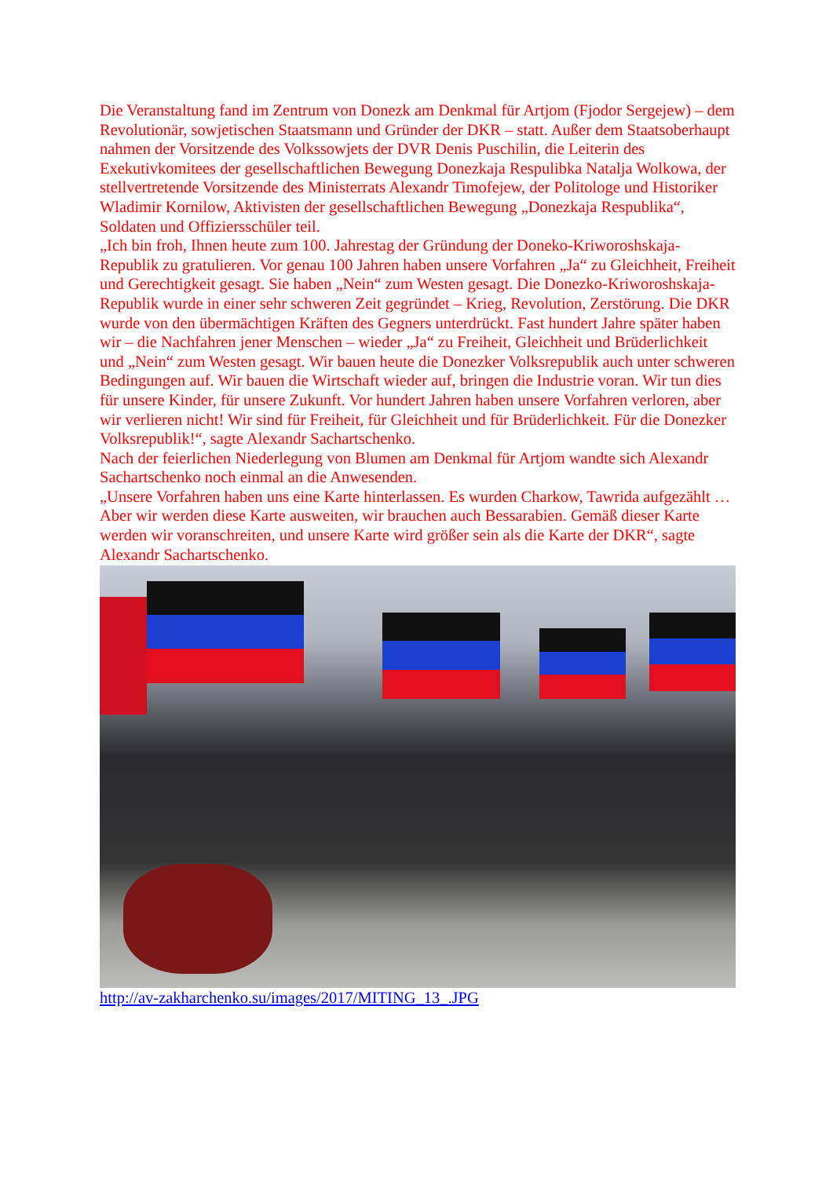Die Veranstaltung fand im Zentrum von Donezk am Denkmal für Artjom (Fjodor Sergejew) – dem Revolutionär, sowjetischen Staatsmann und Gründer der DKR – statt. Außer dem Staatsoberhaupt nahmen der Vorsitzende des Volkssowjets der DVR Denis Puschilin, die Leiterin des Exekutivkomitees der gesellschaftlichen Bewegung Donezkaja Respulibka Natalja Wolkowa, der stellvertretende Vorsitzende des Ministerrats Alexandr Timofejew, der Politologe und Historiker Wladimir Kornilow, Aktivisten der gesellschaftlichen Bewegung „Donezkaja Respublika“, Soldaten und Offiziersschüler teil.
„Ich bin froh, Ihnen heute zum 100. Jahrestag der Gründung der Doneko-Kriworoshskaja-Republik zu gratulieren. Vor genau 100 Jahren haben unsere Vorfahren „Ja“ zu Gleichheit, Freiheit und Gerechtigkeit gesagt. Sie haben „Nein“ zum Westen gesagt. Die Donezko-Kriworoshskaja-Republik wurde in einer sehr schweren Zeit gegründet – Krieg, Revolution, Zerstörung. Die DKR wurde von den übermächtigen Kräften des Gegners unterdrückt. Fast hundert Jahre später haben wir – die Nachfahren jener Menschen – wieder „Ja“ zu Freiheit, Gleichheit und Brüderlichkeit und „Nein“ zum Westen gesagt. Wir bauen heute die Donezker Volksrepublik auch unter schweren Bedingungen auf. Wir bauen die Wirtschaft wieder auf, bringen die Industrie voran. Wir tun dies für unsere Kinder, für unsere Zukunft. Vor hundert Jahren haben unsere Vorfahren verloren, aber wir verlieren nicht! Wir sind für Freiheit, für Gleichheit und für Brüderlichkeit. Für die Donezker Volksrepublik!“, sagte Alexandr Sachartschenko.
Nach der feierlichen Niederlegung von Blumen am Denkmal für Artjom wandte sich Alexandr Sachartschenko noch einmal an die Anwesenden.
„Unsere Vorfahren haben uns eine Karte hinterlassen. Es wurden Charkow, Tawrida aufgezählt … Aber wir werden diese Karte ausweiten, wir brauchen auch Bessarabien. Gemäß dieser Karte werden wir voranschreiten, und unsere Karte wird größer sein als die Karte der DKR“, sagte Alexandr Sachartschenko.
http://av-zakharchenko.su/images/2017/MITING_13_.JPG